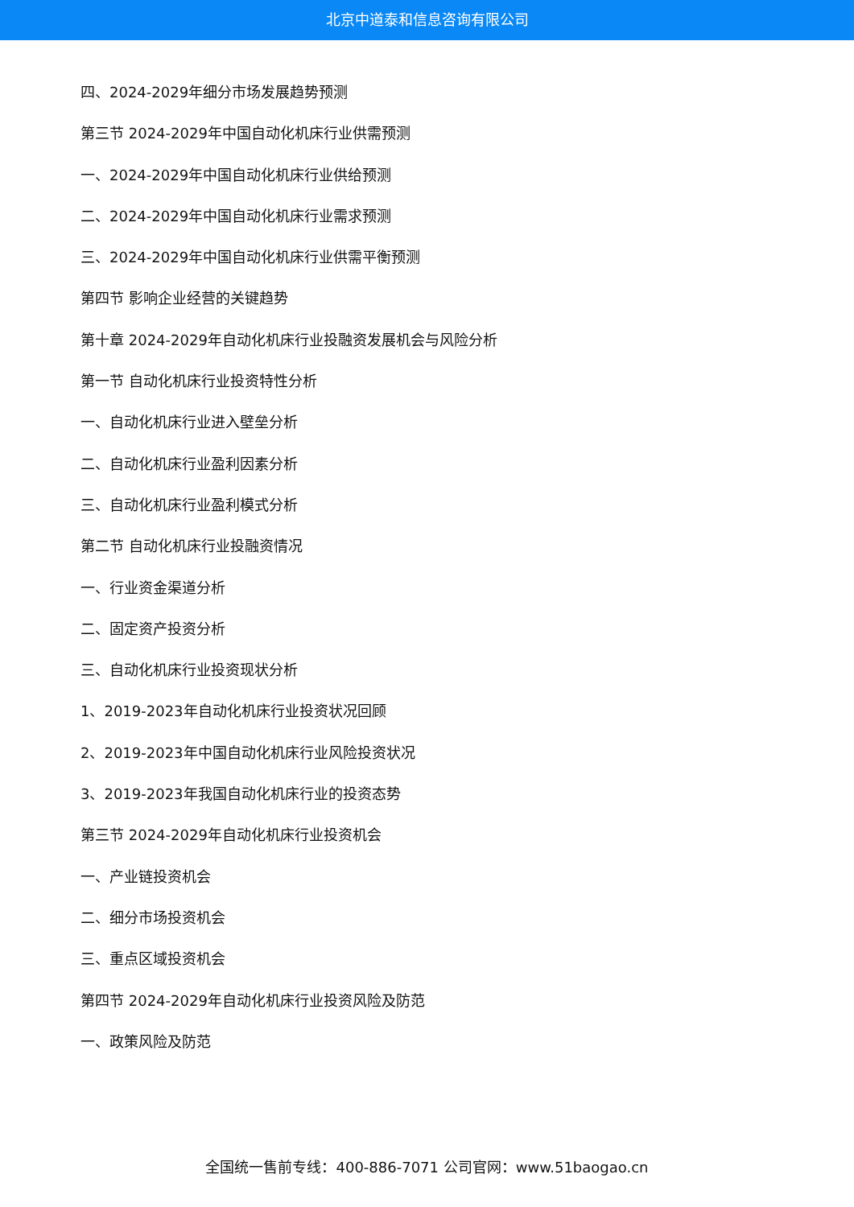北京中道泰和信息咨询有限公司
四、2024-2029年细分市场发展趋势预测
第三节 2024-2029年中国自动化机床行业供需预测
一、2024-2029年中国自动化机床行业供给预测
二、2024-2029年中国自动化机床行业需求预测
三、2024-2029年中国自动化机床行业供需平衡预测
第四节 影响企业经营的关键趋势
第十章 2024-2029年自动化机床行业投融资发展机会与风险分析
第一节 自动化机床行业投资特性分析
一、自动化机床行业进入壁垒分析
二、自动化机床行业盈利因素分析
三、自动化机床行业盈利模式分析
第二节 自动化机床行业投融资情况
一、行业资金渠道分析
二、固定资产投资分析
三、自动化机床行业投资现状分析
1、2019-2023年自动化机床行业投资状况回顾
2、2019-2023年中国自动化机床行业风险投资状况
3、2019-2023年我国自动化机床行业的投资态势
第三节 2024-2029年自动化机床行业投资机会
一、产业链投资机会
二、细分市场投资机会
三、重点区域投资机会
第四节 2024-2029年自动化机床行业投资风险及防范
一、政策风险及防范
全国统一售前专线：400-886-7071 公司官网：www.51baogao.cn